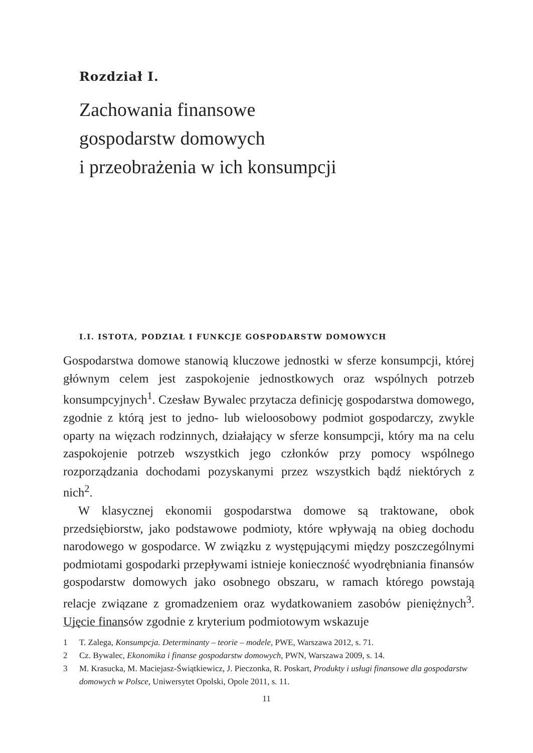Rozdział I.
Zachowania finansowe
gospodarstw domowych
i przeobrażenia w ich konsumpcji
I.I. ISTOTA, PODZIAŁ I FUNKCJE GOSPODARSTW DOMOWYCH
Gospodarstwa domowe stanowią kluczowe jednostki w sferze konsumpcji, której głównym celem jest zaspokojenie jednostkowych oraz wspólnych potrzeb konsumpcyjnych<sup>1</sup>. Czesław Bywalec przytacza definicję gospodarstwa domowego, zgodnie z którą jest to jedno- lub wieloosobowy podmiot gospodarczy, zwykle oparty na więzach rodzinnych, działający w sferze konsumpcji, który ma na celu zaspokojenie potrzeb wszystkich jego członków przy pomocy wspólnego rozporządzania dochodami pozyskanymi przez wszystkich bądź niektórych z nich<sup>2</sup>.
W klasycznej ekonomii gospodarstwa domowe są traktowane, obok przedsiębiorstw, jako podstawowe podmioty, które wpływają na obieg dochodu narodowego w gospodarce. W związku z występującymi między poszczególnymi podmiotami gospodarki przepływami istnieje konieczność wyodrębniania finansów gospodarstw domowych jako osobnego obszaru, w ramach którego powstają relacje związane z gromadzeniem oraz wydatkowaniem zasobów pieniężnych<sup>3</sup>. Ujęcie finansów zgodnie z kryterium podmiotowym wskazuje
1 T. Zalega, Konsumpcja. Determinanty – teorie – modele, PWE, Warszawa 2012, s. 71.
2 Cz. Bywalec, Ekonomika i finanse gospodarstw domowych, PWN, Warszawa 2009, s. 14.
3 M. Krasucka, M. Maciejasz-Świątkiewicz, J. Pieczonka, R. Poskart, Produkty i usługi finansowe dla gospodarstw domowych w Polsce, Uniwersytet Opolski, Opole 2011, s. 11.
11